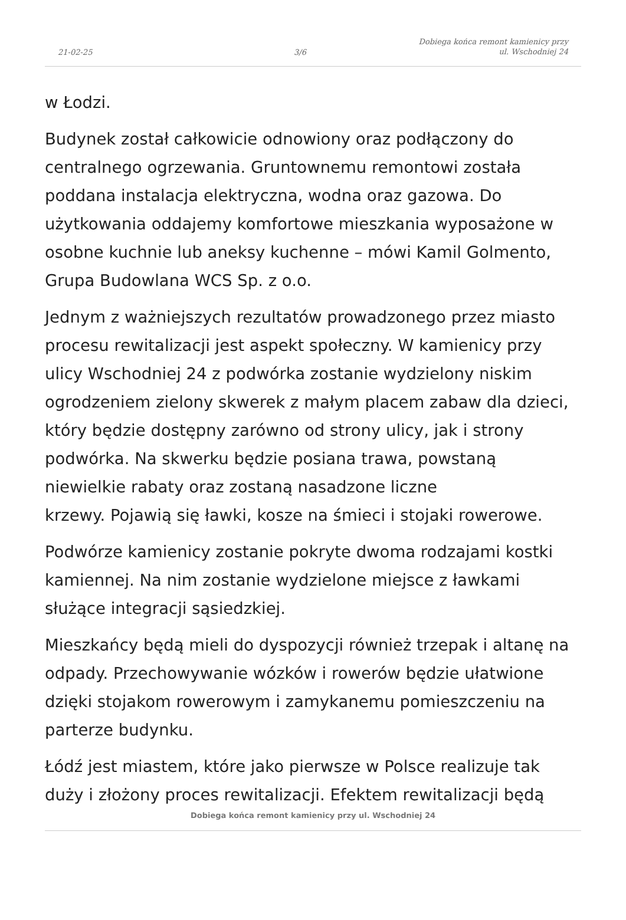21-02-25
3/6
Dobiega końca remont kamienicy przy
ul. Wschodniej 24
w Łodzi.
Budynek został całkowicie odnowiony oraz podłączony do centralnego ogrzewania. Gruntownemu remontowi została poddana instalacja elektryczna, wodna oraz gazowa. Do użytkowania oddajemy komfortowe mieszkania wyposażone w osobne kuchnie lub aneksy kuchenne – mówi Kamil Golmento, Grupa Budowlana WCS Sp. z o.o.
Jednym z ważniejszych rezultatów prowadzonego przez miasto procesu rewitalizacji jest aspekt społeczny. W kamienicy przy ulicy Wschodniej 24 z podwórka zostanie wydzielony niskim ogrodzeniem zielony skwerek z małym placem zabaw dla dzieci, który będzie dostępny zarówno od strony ulicy, jak i strony podwórka. Na skwerku będzie posiana trawa, powstaną niewielkie rabaty oraz zostaną nasadzone liczne
krzewy. Pojawią się ławki, kosze na śmieci i stojaki rowerowe.
Podwórze kamienicy zostanie pokryte dwoma rodzajami kostki kamiennej. Na nim zostanie wydzielone miejsce z ławkami służące integracji sąsiedzkiej.
Mieszkańcy będą mieli do dyspozycji również trzepak i altanę na odpady. Przechowywanie wózków i rowerów będzie ułatwione dzięki stojakom rowerowym i zamykanemu pomieszczeniu na parterze budynku.
Łódź jest miastem, które jako pierwsze w Polsce realizuje tak duży i złożony proces rewitalizacji. Efektem rewitalizacji będą
Dobiega końca remont kamienicy przy ul. Wschodniej 24